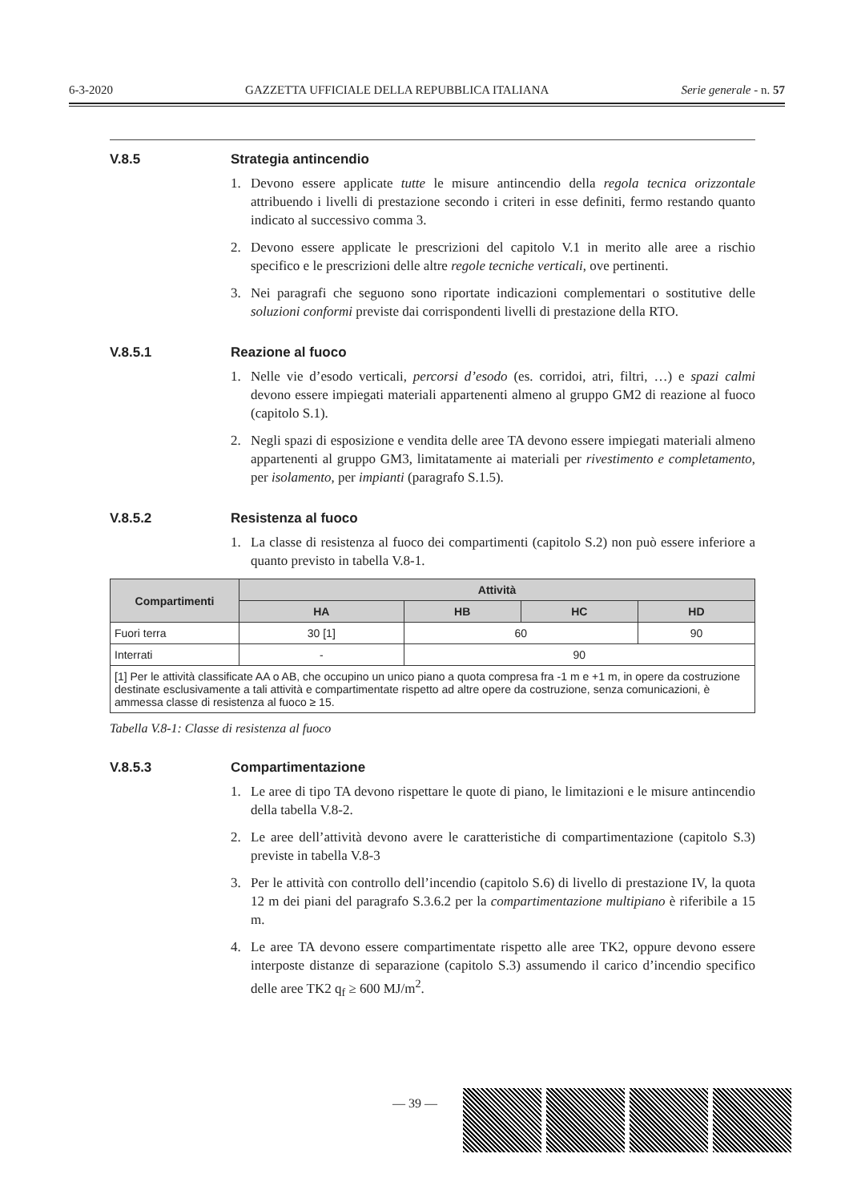6-3-2020 GAZZETTA UFFICIALE DELLA REPUBBLICA ITALIANA Serie generale - n. 57
V.8.5 Strategia antincendio
1. Devono essere applicate tutte le misure antincendio della regola tecnica orizzontale attribuendo i livelli di prestazione secondo i criteri in esse definiti, fermo restando quanto indicato al successivo comma 3.
2. Devono essere applicate le prescrizioni del capitolo V.1 in merito alle aree a rischio specifico e le prescrizioni delle altre regole tecniche verticali, ove pertinenti.
3. Nei paragrafi che seguono sono riportate indicazioni complementari o sostitutive delle soluzioni conformi previste dai corrispondenti livelli di prestazione della RTO.
V.8.5.1 Reazione al fuoco
1. Nelle vie d’esodo verticali, percorsi d’esodo (es. corridoi, atri, filtri, …) e spazi calmi devono essere impiegati materiali appartenenti almeno al gruppo GM2 di reazione al fuoco (capitolo S.1).
2. Negli spazi di esposizione e vendita delle aree TA devono essere impiegati materiali almeno appartenenti al gruppo GM3, limitatamente ai materiali per rivestimento e completamento, per isolamento, per impianti (paragrafo S.1.5).
V.8.5.2 Resistenza al fuoco
1. La classe di resistenza al fuoco dei compartimenti (capitolo S.2) non può essere inferiore a quanto previsto in tabella V.8-1.
| Compartimenti | Attività | | | |
| --- | --- | --- | --- | --- |
| | HA | HB | HC | HD |
| Fuori terra | 30 [1] | 60 | | 90 |
| Interrati | - | 90 | | |
| [1] Per le attività classificate AA o AB, che occupino un unico piano a quota compresa fra -1 m e +1 m, in opere da costruzione destinate esclusivamente a tali attività e compartimentate rispetto ad altre opere da costruzione, senza comunicazioni, è ammessa classe di resistenza al fuoco ≥ 15. | | | | |
Tabella V.8-1: Classe di resistenza al fuoco
V.8.5.3 Compartimentazione
1. Le aree di tipo TA devono rispettare le quote di piano, le limitazioni e le misure antincendio della tabella V.8-2.
2. Le aree dell’attività devono avere le caratteristiche di compartimentazione (capitolo S.3) previste in tabella V.8-3
3. Per le attività con controllo dell’incendio (capitolo S.6) di livello di prestazione IV, la quota 12 m dei piani del paragrafo S.3.6.2 per la compartimentazione multipiano è riferibile a 15 m.
4. Le aree TA devono essere compartimentate rispetto alle aree TK2, oppure devono essere interposte distanze di separazione (capitolo S.3) assumendo il carico d’incendio specifico delle aree TK2 q<sub>f</sub> ≥ 600 MJ/m<sup>2</sup>.
— 39 —